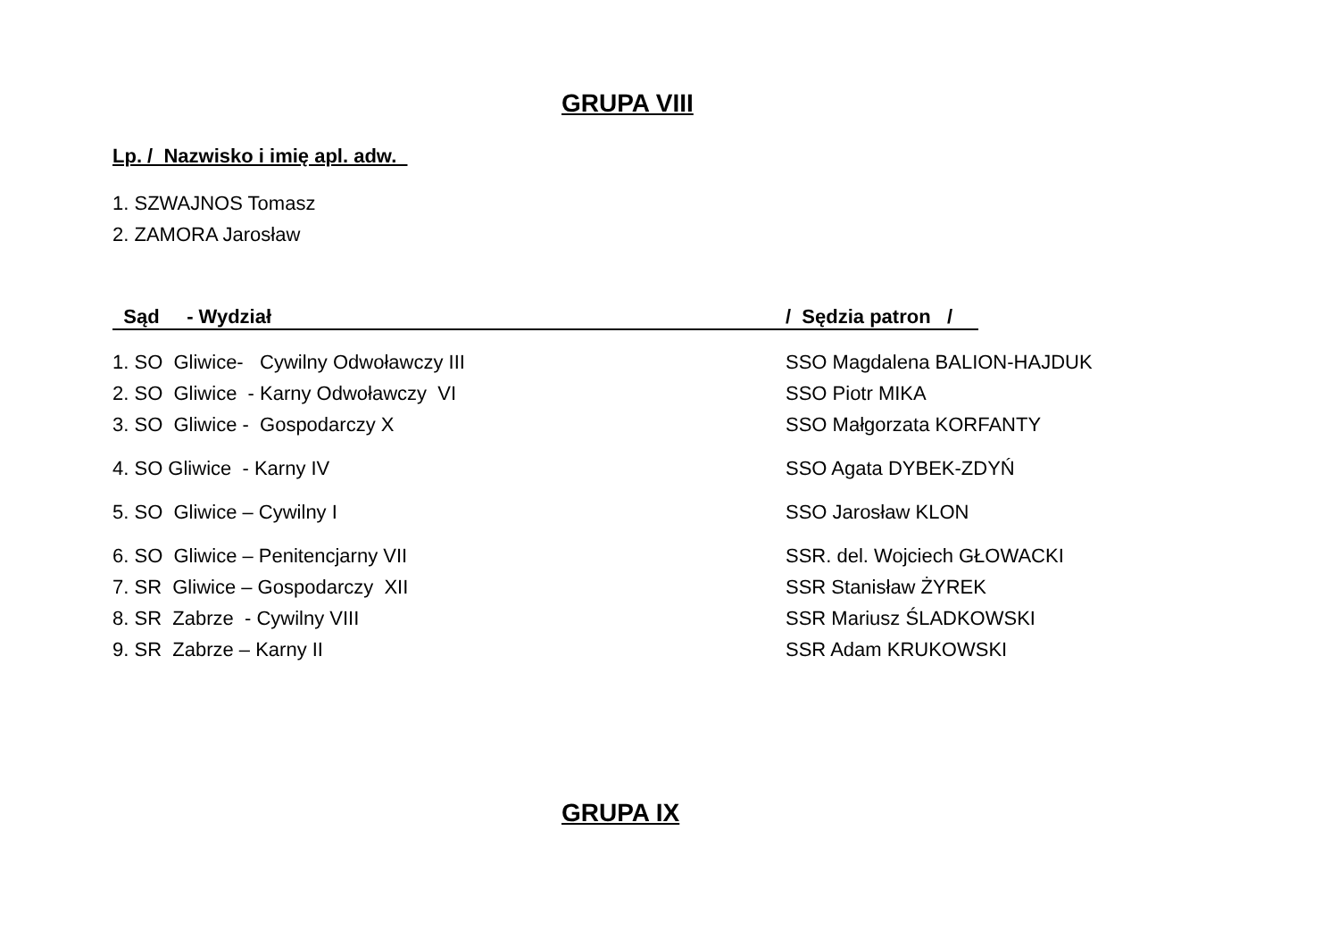GRUPA VIII
Lp. / Nazwisko i imię apl. adw.
1. SZWAJNOS Tomasz
2. ZAMORA Jarosław
Sąd - Wydział / Sędzia patron /
1. SO Gliwice- Cywilny Odwoławczy III SSO Magdalena BALION-HAJDUK
2. SO Gliwice - Karny Odwoławczy VI SSO Piotr MIKA
3. SO Gliwice - Gospodarczy X SSO Małgorzata KORFANTY
4. SO Gliwice - Karny IV SSO Agata DYBEK-ZDYŃ
5. SO Gliwice – Cywilny I SSO Jarosław KLON
6. SO Gliwice – Penitencjarny VII SSR. del. Wojciech GŁOWACKI
7. SR Gliwice – Gospodarczy XII SSR Stanisław ŻYREK
8. SR Zabrze - Cywilny VIII SSR Mariusz ŚLADKOWSKI
9. SR Zabrze – Karny II SSR Adam KRUKOWSKI
GRUPA IX